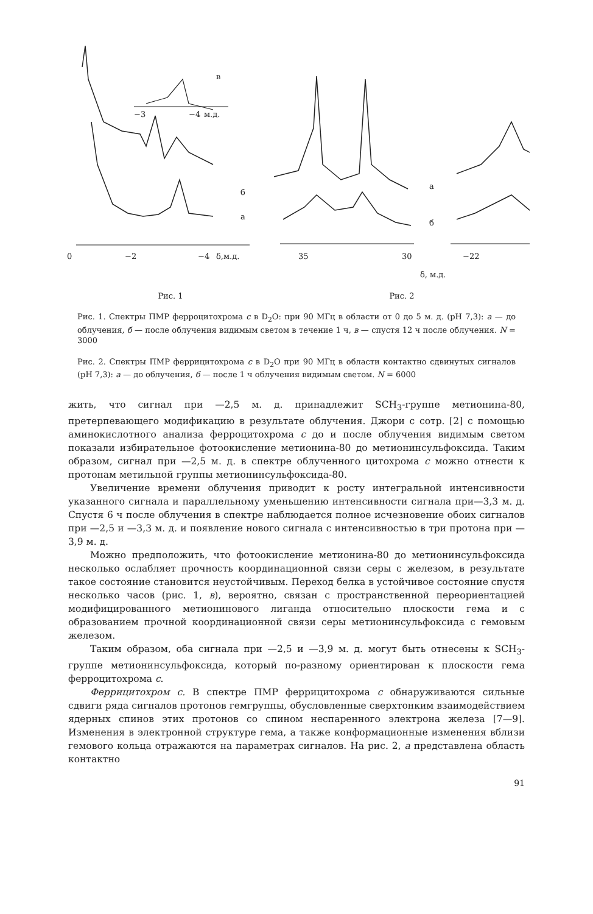0
−2
−4
δ,м.д.
б
а
−3
−4
м.д.
в
Рис. 1
35
30
−22
а
б
δ, м.д.
Рис. 2
Рис. 1. Спектры ПМР ферроцитохрома с в D<sub>2</sub>O: при 90 МГц в области от 0 до 5 м. д. (pH 7,3): а — до облучения, б — после облучения видимым светом в течение 1 ч, в — спустя 12 ч после облучения. N = 3000
Рис. 2. Спектры ПМР феррицитохрома с в D<sub>2</sub>O при 90 МГц в области контактно сдвинутых сигналов (pH 7,3): а — до облучения, б — после 1 ч облучения видимым светом. N = 6000
жить, что сигнал при —2,5 м. д. принадлежит SCH<sub>3</sub>-группе метионина-80, претерпевающего модификацию в результате облучения. Джори с сотр. [2] с помощью аминокислотного анализа ферроцитохрома с до и после облучения видимым светом показали избирательное фотоокисление метионина-80 до метионинсульфоксида. Таким образом, сигнал при —2,5 м. д. в спектре облученного цитохрома с можно отнести к протонам метильной группы метионинсульфоксида-80.
Увеличение времени облучения приводит к росту интегральной интенсивности указанного сигнала и параллельному уменьшению интенсивности сигнала при—3,3 м. д. Спустя 6 ч после облучения в спектре наблюдается полное исчезновение обоих сигналов при —2,5 и —3,3 м. д. и появление нового сигнала с интенсивностью в три протона при —3,9 м. д.
Можно предположить, что фотоокисление метионина-80 до метионинсульфоксида несколько ослабляет прочность координационной связи серы с железом, в результате такое состояние становится неустойчивым. Переход белка в устойчивое состояние спустя несколько часов (рис. 1, в), вероятно, связан с пространственной переориентацией модифицированного метионинового лиганда относительно плоскости гема и с образованием прочной координационной связи серы метионинсульфоксида с гемовым железом.
Таким образом, оба сигнала при —2,5 и —3,9 м. д. могут быть отнесены к SCH<sub>3</sub>-группе метионинсульфоксида, который по-разному ориентирован к плоскости гема ферроцитохрома с.
Феррицитохром с. В спектре ПМР феррицитохрома с обнаруживаются сильные сдвиги ряда сигналов протонов гемгруппы, обусловленные сверхтонким взаимодействием ядерных спинов этих протонов со спином неспаренного электрона железа [7—9]. Изменения в электронной структуре гема, а также конформационные изменения вблизи гемового кольца отражаются на параметрах сигналов. На рис. 2, а представлена область контактно
91